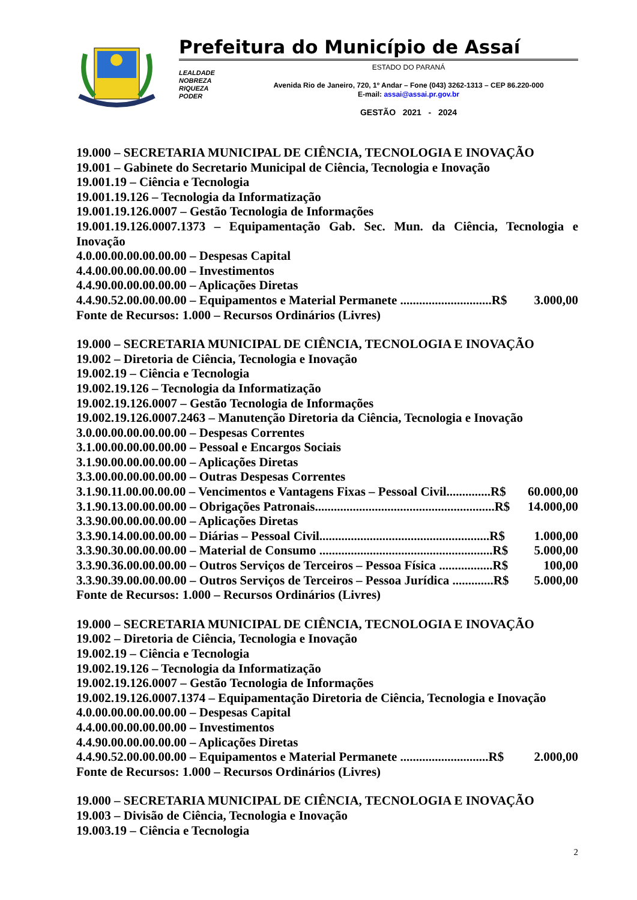Prefeitura do Município de Assaí
LEALDADE
NOBREZA
RIQUEZA
PODER
ESTADO DO PARANÁ
Avenida Rio de Janeiro, 720, 1º Andar – Fone (043) 3262-1313 – CEP 86.220-000
E-mail: assai@assai.pr.gov.br
GESTÃO 2021 - 2024
19.000 – SECRETARIA MUNICIPAL DE CIÊNCIA, TECNOLOGIA E INOVAÇÃO
19.001 – Gabinete do Secretario Municipal de Ciência, Tecnologia e Inovação
19.001.19 – Ciência e Tecnologia
19.001.19.126 – Tecnologia da Informatização
19.001.19.126.0007 – Gestão Tecnologia de Informações
19.001.19.126.0007.1373 – Equipamentação Gab. Sec. Mun. da Ciência, Tecnologia e Inovação
4.0.00.00.00.00.00.00 – Despesas Capital
4.4.00.00.00.00.00.00 – Investimentos
4.4.90.00.00.00.00.00 – Aplicações Diretas
4.4.90.52.00.00.00.00 – Equipamentos e Material Permanete .............................R$ 3.000,00
Fonte de Recursos: 1.000 – Recursos Ordinários (Livres)
19.000 – SECRETARIA MUNICIPAL DE CIÊNCIA, TECNOLOGIA E INOVAÇÃO
19.002 – Diretoria de Ciência, Tecnologia e Inovação
19.002.19 – Ciência e Tecnologia
19.002.19.126 – Tecnologia da Informatização
19.002.19.126.0007 – Gestão Tecnologia de Informações
19.002.19.126.0007.2463 – Manutenção Diretoria da Ciência, Tecnologia e Inovação
3.0.00.00.00.00.00.00 – Despesas Correntes
3.1.00.00.00.00.00.00 – Pessoal e Encargos Sociais
3.1.90.00.00.00.00.00 – Aplicações Diretas
3.3.00.00.00.00.00.00 – Outras Despesas Correntes
3.1.90.11.00.00.00.00 – Vencimentos e Vantagens Fixas – Pessoal Civil..............R$ 60.000,00
3.1.90.13.00.00.00.00 – Obrigações Patronais.........................................................R$ 14.000,00
3.3.90.00.00.00.00.00 – Aplicações Diretas
3.3.90.14.00.00.00.00 – Diárias – Pessoal Civil......................................................R$ 1.000,00
3.3.90.30.00.00.00.00 – Material de Consumo .......................................................R$ 5.000,00
3.3.90.36.00.00.00.00 – Outros Serviços de Terceiros – Pessoa Física .................R$ 100,00
3.3.90.39.00.00.00.00 – Outros Serviços de Terceiros – Pessoa Jurídica .............R$ 5.000,00
Fonte de Recursos: 1.000 – Recursos Ordinários (Livres)
19.000 – SECRETARIA MUNICIPAL DE CIÊNCIA, TECNOLOGIA E INOVAÇÃO
19.002 – Diretoria de Ciência, Tecnologia e Inovação
19.002.19 – Ciência e Tecnologia
19.002.19.126 – Tecnologia da Informatização
19.002.19.126.0007 – Gestão Tecnologia de Informações
19.002.19.126.0007.1374 – Equipamentação Diretoria de Ciência, Tecnologia e Inovação
4.0.00.00.00.00.00.00 – Despesas Capital
4.4.00.00.00.00.00.00 – Investimentos
4.4.90.00.00.00.00.00 – Aplicações Diretas
4.4.90.52.00.00.00.00 – Equipamentos e Material Permanete ............................R$ 2.000,00
Fonte de Recursos: 1.000 – Recursos Ordinários (Livres)
19.000 – SECRETARIA MUNICIPAL DE CIÊNCIA, TECNOLOGIA E INOVAÇÃO
19.003 – Divisão de Ciência, Tecnologia e Inovação
19.003.19 – Ciência e Tecnologia
2